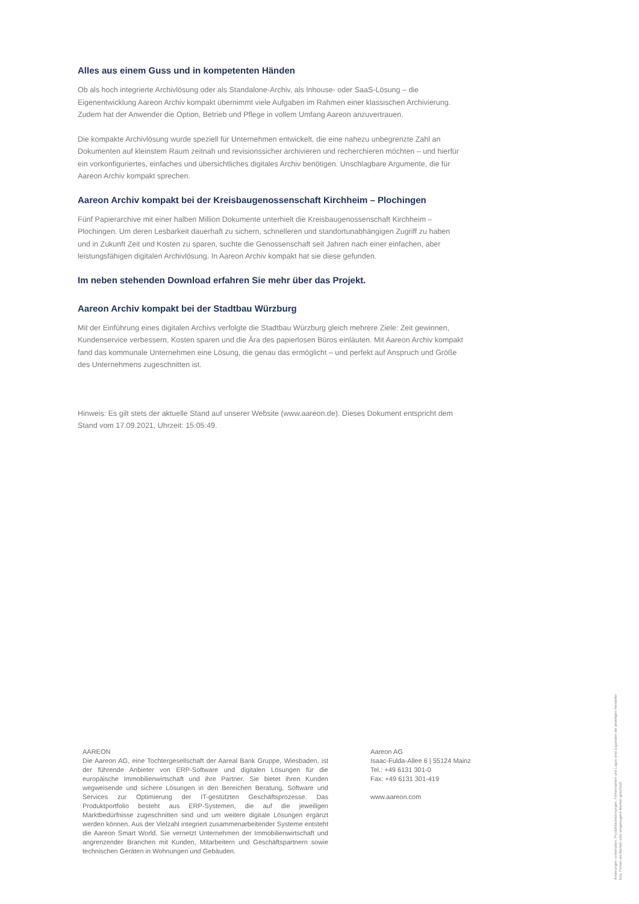Alles aus einem Guss und in kompetenten Händen
Ob als hoch integrierte Archivlösung oder als Standalone-Archiv, als Inhouse- oder SaaS-Lösung – die Eigenentwicklung Aareon Archiv kompakt übernimmt viele Aufgaben im Rahmen einer klassischen Archivierung. Zudem hat der Anwender die Option, Betrieb und Pflege in vollem Umfang Aareon anzuvertrauen.
Die kompakte Archivlösung wurde speziell für Unternehmen entwickelt, die eine nahezu unbegrenzte Zahl an Dokumenten auf kleinstem Raum zeitnah und revisionssicher archivieren und recherchieren möchten – und hierfür ein vorkonfiguriertes, einfaches und übersichtliches digitales Archiv benötigen. Unschlagbare Argumente, die für Aareon Archiv kompakt sprechen.
Aareon Archiv kompakt bei der Kreisbaugenossenschaft Kirchheim – Plochingen
Fünf Papierarchive mit einer halben Million Dokumente unterhielt die Kreisbaugenossenschaft Kirchheim – Plochingen. Um deren Lesbarkeit dauerhaft zu sichern, schnelleren und standortunabhängigen Zugriff zu haben und in Zukunft Zeit und Kosten zu sparen, suchte die Genossenschaft seit Jahren nach einer einfachen, aber leistungsfähigen digitalen Archivlösung. In Aareon Archiv kompakt hat sie diese gefunden.
Im neben stehenden Download erfahren Sie mehr über das Projekt.
Aareon Archiv kompakt bei der Stadtbau Würzburg
Mit der Einführung eines digitalen Archivs verfolgte die Stadtbau Würzburg gleich mehrere Ziele: Zeit gewinnen, Kundenservice verbessern, Kosten sparen und die Ära des papierlosen Büros einläuten. Mit Aareon Archiv kompakt fand das kommunale Unternehmen eine Lösung, die genau das ermöglicht – und perfekt auf Anspruch und Größe des Unternehmens zugeschnitten ist.
Hinweis: Es gilt stets der aktuelle Stand auf unserer Website (www.aareon.de). Dieses Dokument entspricht dem Stand vom 17.09.2021, Uhrzeit: 15:05:49.
AAREON
Die Aareon AG, eine Tochtergesellschaft der Aareal Bank Gruppe, Wiesbaden, ist der führende Anbieter von ERP-Software und digitalen Lösungen für die europäische Immobilienwirtschaft und ihre Partner. Sie bietet ihren Kunden wegweisende und sichere Lösungen in den Bereichen Beratung, Software und Services zur Optimierung der IT-gestützten Geschäftsprozesse. Das Produktportfolio besteht aus ERP-Systemen, die auf die jeweiligen Marktbedürfnisse zugeschnitten sind und um weitere digitale Lösungen ergänzt werden können. Aus der Vielzahl integriert zusammenarbeitender Systeme entsteht die Aareon Smart World. Sie vernetzt Unternehmen der Immobilienwirtschaft und angrenzender Branchen mit Kunden, Mitarbeitern und Geschäftspartnern sowie technischen Geräten in Wohnungen und Gebäuden.
Aareon AG
Isaac-Fulda-Allee 6 | 55124 Mainz
Tel.: +49 6131 301-0
Fax: +49 6131 301-419
www.aareon.com
Änderungen vorbehalten. Produktbezeichnungen, Firmennamen und Logos sind zugunsten der jeweiligen Hersteller bzw. Firmen als Marken oder eingetragene Marken geschützt.